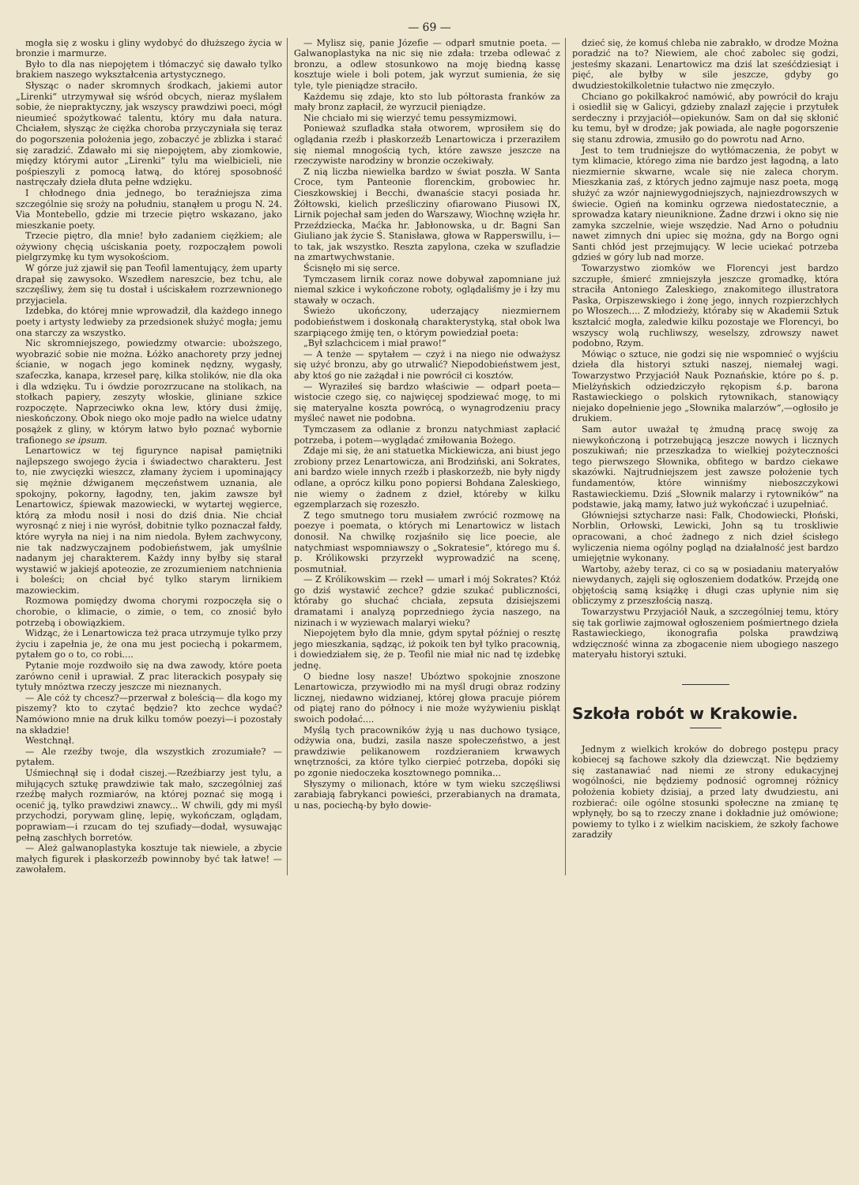— 69 —
mogła się z wosku i gliny wydobyć do dłuższego życia w bronzie i marmurze.
Było to dla nas niepojętem i tłómaczyć się dawało tylko brakiem naszego wykształcenia artystycznego.
Słysząc o nader skromnych środkach, jakiemi autor „Lirenki“ utrzymywał się wśród obcych, nieraz myślałem sobie, że niepraktyczny, jak wszyscy prawdziwi poeci, mógł nieumieć spożytkować talentu, który mu dała natura. Chciałem, słysząc że ciężka choroba przyczyniała się teraz do pogorszenia położenia jego, zobaczyć je zblizka i starać się zaradzić. Zdawało mi się niepojętem, aby ziomkowie, między którymi autor „Lirenki“ tylu ma wielbicieli, nie pośpieszyli z pomocą łatwą, do której sposobność nastręczały dzieła dłuta pełne wdzięku.
I chłodnego dnia jednego, bo teraźniejsza zima szczególnie się sroży na południu, stanąłem u progu N. 24. Via Montebello, gdzie mi trzecie piętro wskazano, jako mieszkanie poety.
Trzecie piętro, dla mnie! było zadaniem ciężkiem; ale ożywiony chęcią uściskania poety, rozpocząłem powoli pielgrzymkę ku tym wysokościom.
W górze już zjawił się pan Teofil lamentujący, żem uparty drapał się zawysoko. Wszedłem nareszcie, bez tchu, ale szczęśliwy, żem się tu dostał i uściskałem rozrzewnionego przyjaciela.
Izdebka, do której mnie wprowadził, dla każdego innego poety i artysty ledwieby za przedsionek służyć mogła; jemu ona starczy za wszystko.
Nic skromniejszego, powiedzmy otwarcie: uboższego, wyobrazić sobie nie można. Łóżko anachorety przy jednej ścianie, w nogach jego kominek nędzny, wygasły, szafeczka, kanapa, krzeseł parę, kilka stolików, nie dla oka i dla wdzięku. Tu i ówdzie porozrzucane na stolikach, na stołkach papiery, zeszyty włoskie, gliniane szkice rozpoczęte. Naprzeciwko okna lew, który dusi żmiję, nieskończony. Obok niego oko moje padło na wielce udatny posążek z gliny, w którym łatwo było poznać wybornie trafionego se ipsum.
Lenartowicz w tej figurynce napisał pamiętniki najlepszego swojego życia i świadectwo charakteru. Jest to, nie zwycięzki wieszcz, złamany życiem i upominający się mężnie dźwiganem męczeństwem uznania, ale spokojny, pokorny, łagodny, ten, jakim zawsze był Lenartowicz, śpiewak mazowiecki, w wytartej węgierce, którą za młodu nosił i nosi do dziś dnia. Nie chciał wyrosnąć z niej i nie wyrósł, dobitnie tylko poznaczał fałdy, które wyryła na niej i na nim niedola. Byłem zachwycony, nie tak nadzwyczajnem podobieństwem, jak umyślnie nadanym jej charakterem. Każdy inny byłby się starał wystawić w jakiejś apoteozie, ze zrozumieniem natchnienia i boleści; on chciał być tylko starym lirnikiem mazowieckim.
Rozmowa pomiędzy dwoma chorymi rozpoczęła się o chorobie, o klimacie, o zimie, o tem, co znosić było potrzebą i obowiązkiem.
Widząc, że i Lenartowicza też praca utrzymuje tylko przy życiu i zapełnia je, że ona mu jest pociechą i pokarmem, pytałem go o to, co robi....
Pytanie moje rozdwoiło się na dwa zawody, które poeta zarówno cenił i uprawiał. Z prac literackich posypały się tytuły mnóztwa rzeczy jeszcze mi nieznanych.
— Ale cóż ty chcesz?—przerwał z boleścią— dla kogo my piszemy? kto to czytać będzie? kto zechce wydać? Namówiono mnie na druk kilku tomów poezyi—i pozostały na składzie!
Westchnął.
— Ale rzeźby twoje, dla wszystkich zrozumiałe? — pytałem.
Uśmiechnął się i dodał ciszej.—Rzeźbiarzy jest tylu, a miłujących sztukę prawdziwie tak mało, szczególniej zaś rzeźbę małych rozmiarów, na której poznać się mogą i ocenić ją, tylko prawdziwi znawcy... W chwili, gdy mi myśl przychodzi, porywam glinę, lepię, wykończam, oglądam, poprawiam—i rzucam do tej szufiady—dodał, wysuwając pełną zaschłych borretów.
— Ależ galwanoplastyka kosztuje tak niewiele, a zbycie małych figurek i płaskorzeźb powinnoby być tak łatwe! — zawołałem.
— Mylisz się, panie Józefie — odparł smutnie poeta. — Galwanoplastyka na nic się nie zdała: trzeba odlewać z bronzu, a odlew stosunkowo na moję biedną kassę kosztuje wiele i boli potem, jak wyrzut sumienia, że się tyle, tyle pieniądze straciło.
Każdemu się zdaje, kto sto lub półtorasta franków za mały bronz zapłacił, że wyrzucił pieniądze.
Nie chciało mi się wierzyć temu pessymizmowi.
Ponieważ szufladka stała otworem, wprosiłem się do oglądania rzeźb i płaskorzeźb Lenartowicza i przeraziłem się niemal mnogością tych, które zawsze jeszcze na rzeczywiste narodziny w bronzie oczekiwały.
Z nią liczba niewielka bardzo w świat poszła. W Santa Croce, tym Panteonie florenckim, grobowiec hr. Cieszkowskiej i Becchi, dwanaście stacyi posiada hr. Żółtowski, kielich prześlicziny ofiarowano Piusowi IX, Lirnik pojechał sam jeden do Warszawy, Wiochnę wzięła hr. Przeździecka, Maćka hr. Jabłonowska, u dr. Bagni San Giuliano jak życie Ś. Stanisława, głowa w Rapperswillu, i—to tak, jak wszystko. Reszta zapylona, czeka w szufladzie na zmartwychwstanie.
Ścisnęło mi się serce.
Tymczasem lirnik coraz nowe dobywał zapomniane już niemal szkice i wykończone roboty, oglądaliśmy je i łzy mu stawały w oczach.
Świeżo ukończony, uderzający niezmiernem podobieństwem i doskonałą charakterystyką, stał obok lwa szarpiącego żmiję ten, o którym powiedział poeta:
„Był szlachcicem i miał prawo!“
— A tenże — spytałem — czyż i na niego nie odważysz się użyć bronzu, aby go utrwalić? Niepodobieństwem jest, aby ktoś go nie zażądał i nie powrócił ci kosztów.
— Wyraziłeś się bardzo właściwie — odparł poeta—wistocie czego się, co najwięcej spodziewać mogę, to mi się materyalne koszta powrócą, o wynagrodzeniu pracy myśleć nawet nie podobna.
Tymczasem za odlanie z bronzu natychmiast zapłacić potrzeba, i potem—wyglądać zmiłowania Bożego.
Zdaje mi się, że ani statuetka Mickiewicza, ani biust jego zrobiony przez Lenartowicza, ani Brodziński, ani Sokrates, ani bardzo wiele innych rzeźb i płaskorzeźb, nie były nigdy odlane, a oprócz kilku pono popiersi Bohdana Zaleskiego, nie wiemy o żadnem z dzieł, któreby w kilku egzemplarzach się rozeszło.
Z tego smutnego toru musiałem zwrócić rozmowę na poezye i poemata, o których mi Lenartowicz w listach donosił. Na chwilkę rozjaśniło się lice poecie, ale natychmiast wspomniawszy o „Sokratesie“, którego mu ś. p. Królikowski przyrzekł wyprowadzić na scenę, posmutniał.
— Z Królikowskim — rzekł — umarł i mój Sokrates? Któż go dziś wystawić zechce? gdzie szukać publiczności, któraby go słuchać chciała, zepsuta dzisiejszemi dramatami i analyzą poprzedniego życia naszego, na nizinach i w wyziewach malaryi wieku?
Niepojętem było dla mnie, gdym spytał później o resztę jego mieszkania, sądząc, iż pokoik ten był tylko pracownią, i dowiedziałem się, że p. Teofil nie miał nic nad tę izdebkę jednę.
O biedne losy nasze! Ubóztwo spokojnie znoszone Lenartowicza, przywiodło mi na myśl drugi obraz rodziny licznej, niedawno widzianej, której głowa pracuje piórem od piątej rano do północy i nie może wyżywieniu piskląt swoich podołać....
Myślą tych pracowników żyją u nas duchowo tysiące, odżywia ona, budzi, zasila nasze społeczeństwo, a jest prawdziwie pelikanowem rozdzieraniem krwawych wnętrzności, za które tylko cierpieć potrzeba, dopóki się po zgonie niedoczeka kosztownego pomnika...
Słyszymy o milionach, które w tym wieku szczęśliwsi zarabiają fabrykanci powieści, przerabianych na dramata, u nas, pociechą-by było dowie-
dzieć się, że komuś chleba nie zabrakło, w drodze Można poradzić na to? Niewiem, ale choć zabolec się godzi, jesteśmy skazani. Lenartowicz ma dziś lat sześćdziesiąt i pięć, ale byłby w sile jeszcze, gdyby go dwudziestokilkoletnie tułactwo nie zmęczyło.
Chciano go pokilkakroć namówić, aby powrócił do kraju i osiedlił się w Galicyi, gdzieby znalazł zajęcie i przytułek serdeczny i przyjaciół—opiekunów. Sam on dał się skłonić ku temu, był w drodze; jak powiada, ale nagłe pogorszenie się stanu zdrowia, zmusiło go do powrotu nad Arno.
Jest to tem trudniejsze do wytłómaczenia, że pobyt w tym klimacie, którego zima nie bardzo jest łagodną, a lato niezmiernie skwarne, wcale się nie zaleca chorym. Mieszkania zaś, z których jedno zajmuje nasz poeta, mogą służyć za wzór najniewygodniejszych, najniezdrowszych w świecie. Ogień na kominku ogrzewa niedostatecznie, a sprowadza katary nieuniknione. Żadne drzwi i okno się nie zamyka szczelnie, wieje wszędzie. Nad Arno o południu nawet zimnych dni upiec się można, gdy na Borgo ogni Santi chłód jest przejmujący. W lecie uciekać potrzeba gdzieś w góry lub nad morze.
Towarzystwo ziomków we Florencyi jest bardzo szczupłe, śmierć zmniejszyła jeszcze gromadkę, która straciła Antoniego Zaleskiego, znakomitego illustratora Paska, Orpiszewskiego i żonę jego, innych rozpierzchłych po Włoszech.... Z młodzieży, któraby się w Akademii Sztuk kształcić mogła, zaledwie kilku pozostaje we Florencyi, bo wszyscy wolą ruchliwszy, weselszy, zdrowszy nawet podobno, Rzym.
Mówiąc o sztuce, nie godzi się nie wspomnieć o wyjściu dzieła dla historyi sztuki naszej, niemałej wagi. Towarzystwo Przyjaciół Nauk Poznańskie, które po ś. p. Mielżyńskich odziedziczyło rękopism ś.p. barona Rastawieckiego o polskich rytownikach, stanowiący niejako dopełnienie jego „Słownika malarzów“,—ogłosiło je drukiem.
Sam autor uważał tę żmudną pracę swoję za niewykończoną i potrzebującą jeszcze nowych i licznych poszukiwań; nie przeszkadza to wielkiej pożyteczności tego pierwszego Słownika, obfitego w bardzo ciekawe skazówki. Najtrudniejszem jest zawsze położenie tych fundamentów, które winniśmy nieboszczykowi Rastawieckiemu. Dziś „Słownik malarzy i rytowników“ na podstawie, jaką mamy, łatwo już wykończać i uzupełniać.
Główniejsi sztycharze nasi: Falk, Chodowiecki, Płoński, Norblin, Orłowski, Lewicki, John są tu troskliwie opracowani, a choć żadnego z nich dzieł ścisłego wyliczenia niema ogólny pogląd na działalność jest bardzo umiejętnie wykonany.
Wartoby, ażeby teraz, ci co są w posiadaniu materyałów niewydanych, zajęli się ogłoszeniem dodatków. Przejdą one objętością samą książkę i długi czas upłynie nim się obliczymy z przeszłością naszą.
Towarzystwu Przyjaciół Nauk, a szczególniej temu, który się tak gorliwie zajmował ogłoszeniem pośmiertnego dzieła Rastawieckiego, ikonografia polska prawdziwą wdzięczność winna za zbogacenie niem ubogiego naszego materyału historyi sztuki.
Szkoła robót w Krakowie.
Jednym z wielkich kroków do dobrego postępu pracy kobiecej są fachowe szkoły dla dziewcząt. Nie będziemy się zastanawiać nad niemi ze strony edukacyjnej wogólności, nie będziemy podnosić ogromnej różnicy położenia kobiety dzisiaj, a przed laty dwudziestu, ani rozbierać: oile ogólne stosunki społeczne na zmianę tę wpłynęły, bo są to rzeczy znane i dokładnie już omówione; powiemy to tylko i z wielkim naciskiem, że szkoły fachowe zaradziły